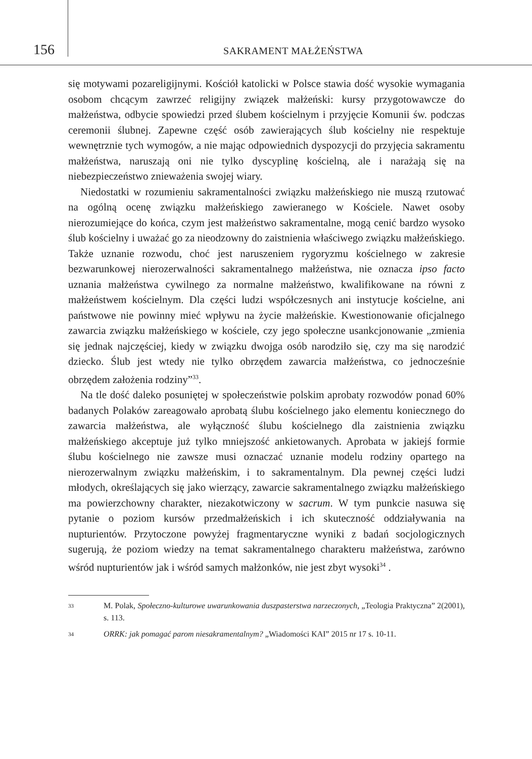156
SAKRAMENT MAŁŻEŃSTWA
się motywami pozareligijnymi. Kościół katolicki w Polsce stawia dość wysokie wymagania osobom chcącym zawrzeć religijny związek małżeński: kursy przygotowawcze do małżeństwa, odbycie spowiedzi przed ślubem kościelnym i przyjęcie Komunii św. podczas ceremonii ślubnej. Zapewne część osób zawierających ślub kościelny nie respektuje wewnętrznie tych wymogów, a nie mając odpowiednich dyspozycji do przyjęcia sakramentu małżeństwa, naruszają oni nie tylko dyscyplinę kościelną, ale i narażają się na niebezpieczeństwo znieważenia swojej wiary.
Niedostatki w rozumieniu sakramentalności związku małżeńskiego nie muszą rzutować na ogólną ocenę związku małżeńskiego zawieranego w Kościele. Nawet osoby nierozumiejące do końca, czym jest małżeństwo sakramentalne, mogą cenić bardzo wysoko ślub kościelny i uważać go za nieodzowny do zaistnienia właściwego związku małżeńskiego. Także uznanie rozwodu, choć jest naruszeniem rygoryzmu kościelnego w zakresie bezwarunkowej nierozerwalności sakramentalnego małżeństwa, nie oznacza ipso facto uznania małżeństwa cywilnego za normalne małżeństwo, kwalifikowane na równi z małżeństwem kościelnym. Dla części ludzi współczesnych ani instytucje kościelne, ani państwowe nie powinny mieć wpływu na życie małżeńskie. Kwestionowanie oficjalnego zawarcia związku małżeńskiego w kościele, czy jego społeczne usankcjonowanie „zmienia się jednak najczęściej, kiedy w związku dwojga osób narodziło się, czy ma się narodzić dziecko. Ślub jest wtedy nie tylko obrzędem zawarcia małżeństwa, co jednocześnie obrzędem założenia rodziny”<sup>33</sup>.
Na tle dość daleko posuniętej w społeczeństwie polskim aprobaty rozwodów ponad 60% badanych Polaków zareagowało aprobatą ślubu kościelnego jako elementu koniecznego do zawarcia małżeństwa, ale wyłączność ślubu kościelnego dla zaistnienia związku małżeńskiego akceptuje już tylko mniejszość ankietowanych. Aprobata w jakiejś formie ślubu kościelnego nie zawsze musi oznaczać uznanie modelu rodziny opartego na nierozerwalnym związku małżeńskim, i to sakramentalnym. Dla pewnej części ludzi młodych, określających się jako wierzący, zawarcie sakramentalnego związku małżeńskiego ma powierzchowny charakter, niezakotwiczony w sacrum. W tym punkcie nasuwa się pytanie o poziom kursów przedmałżeńskich i ich skuteczność oddziaływania na nupturientów. Przytoczone powyżej fragmentaryczne wyniki z badań socjologicznych sugerują, że poziom wiedzy na temat sakramentalnego charakteru małżeństwa, zarówno wśród nupturientów jak i wśród samych małżonków, nie jest zbyt wysoki<sup>34</sup> .
33 M. Polak, Społeczno-kulturowe uwarunkowania duszpasterstwa narzeczonych, „Teologia Praktyczna” 2(2001), s. 113.
34 ORRK: jak pomagać parom niesakramentalnym? „Wiadomości KAI” 2015 nr 17 s. 10-11.